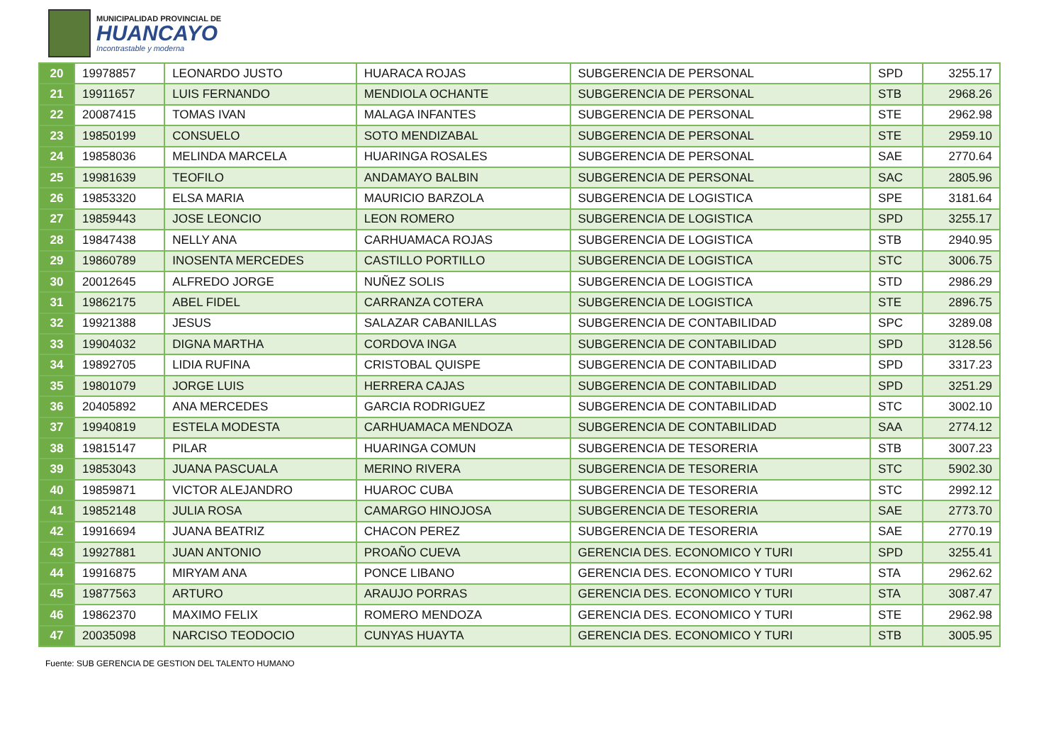MUNICIPALIDAD PROVINCIAL DE
HUANCAYO
Incontrastable y moderna
| 20 | 19978857 | LEONARDO JUSTO | HUARACA ROJAS | SUBGERENCIA DE PERSONAL | SPD | 3255.17 |
| 21 | 19911657 | LUIS FERNANDO | MENDIOLA OCHANTE | SUBGERENCIA DE PERSONAL | STB | 2968.26 |
| 22 | 20087415 | TOMAS IVAN | MALAGA INFANTES | SUBGERENCIA DE PERSONAL | STE | 2962.98 |
| 23 | 19850199 | CONSUELO | SOTO MENDIZABAL | SUBGERENCIA DE PERSONAL | STE | 2959.10 |
| 24 | 19858036 | MELINDA MARCELA | HUARINGA ROSALES | SUBGERENCIA DE PERSONAL | SAE | 2770.64 |
| 25 | 19981639 | TEOFILO | ANDAMAYO BALBIN | SUBGERENCIA DE PERSONAL | SAC | 2805.96 |
| 26 | 19853320 | ELSA MARIA | MAURICIO BARZOLA | SUBGERENCIA DE LOGISTICA | SPE | 3181.64 |
| 27 | 19859443 | JOSE LEONCIO | LEON ROMERO | SUBGERENCIA DE LOGISTICA | SPD | 3255.17 |
| 28 | 19847438 | NELLY ANA | CARHUAMACA ROJAS | SUBGERENCIA DE LOGISTICA | STB | 2940.95 |
| 29 | 19860789 | INOSENTA MERCEDES | CASTILLO PORTILLO | SUBGERENCIA DE LOGISTICA | STC | 3006.75 |
| 30 | 20012645 | ALFREDO JORGE | NUÑEZ SOLIS | SUBGERENCIA DE LOGISTICA | STD | 2986.29 |
| 31 | 19862175 | ABEL FIDEL | CARRANZA COTERA | SUBGERENCIA DE LOGISTICA | STE | 2896.75 |
| 32 | 19921388 | JESUS | SALAZAR CABANILLAS | SUBGERENCIA DE CONTABILIDAD | SPC | 3289.08 |
| 33 | 19904032 | DIGNA MARTHA | CORDOVA INGA | SUBGERENCIA DE CONTABILIDAD | SPD | 3128.56 |
| 34 | 19892705 | LIDIA RUFINA | CRISTOBAL QUISPE | SUBGERENCIA DE CONTABILIDAD | SPD | 3317.23 |
| 35 | 19801079 | JORGE LUIS | HERRERA CAJAS | SUBGERENCIA DE CONTABILIDAD | SPD | 3251.29 |
| 36 | 20405892 | ANA MERCEDES | GARCIA RODRIGUEZ | SUBGERENCIA DE CONTABILIDAD | STC | 3002.10 |
| 37 | 19940819 | ESTELA MODESTA | CARHUAMACA MENDOZA | SUBGERENCIA DE CONTABILIDAD | SAA | 2774.12 |
| 38 | 19815147 | PILAR | HUARINGA COMUN | SUBGERENCIA DE TESORERIA | STB | 3007.23 |
| 39 | 19853043 | JUANA PASCUALA | MERINO RIVERA | SUBGERENCIA DE TESORERIA | STC | 5902.30 |
| 40 | 19859871 | VICTOR ALEJANDRO | HUAROC CUBA | SUBGERENCIA DE TESORERIA | STC | 2992.12 |
| 41 | 19852148 | JULIA ROSA | CAMARGO HINOJOSA | SUBGERENCIA DE TESORERIA | SAE | 2773.70 |
| 42 | 19916694 | JUANA BEATRIZ | CHACON PEREZ | SUBGERENCIA DE TESORERIA | SAE | 2770.19 |
| 43 | 19927881 | JUAN ANTONIO | PROAÑO CUEVA | GERENCIA DES. ECONOMICO Y TURI | SPD | 3255.41 |
| 44 | 19916875 | MIRYAM ANA | PONCE LIBANO | GERENCIA DES. ECONOMICO Y TURI | STA | 2962.62 |
| 45 | 19877563 | ARTURO | ARAUJO PORRAS | GERENCIA DES. ECONOMICO Y TURI | STA | 3087.47 |
| 46 | 19862370 | MAXIMO FELIX | ROMERO MENDOZA | GERENCIA DES. ECONOMICO Y TURI | STE | 2962.98 |
| 47 | 20035098 | NARCISO TEODOCIO | CUNYAS HUAYTA | GERENCIA DES. ECONOMICO Y TURI | STB | 3005.95 |
Fuente: SUB GERENCIA DE GESTION DEL TALENTO HUMANO